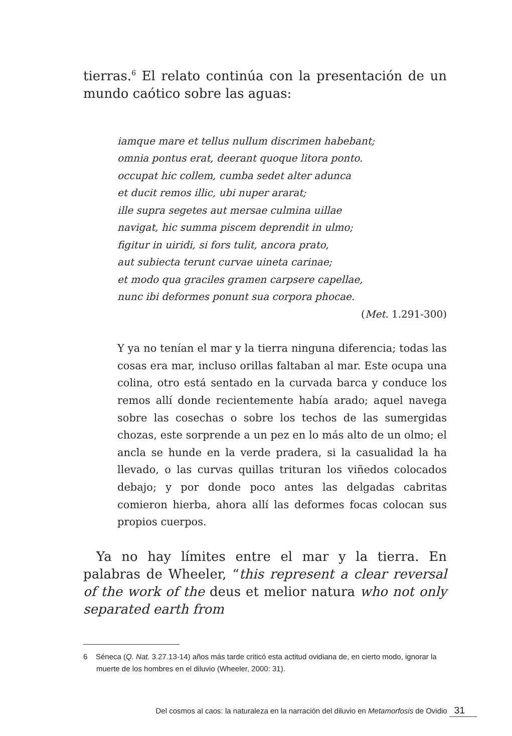tierras.<sup>6</sup> El relato continúa con la presentación de un mundo caótico sobre las aguas:
iamque mare et tellus nullum discrimen habebant;
omnia pontus erat, deerant quoque litora ponto.
occupat hic collem, cumba sedet alter adunca
et ducit remos illic, ubi nuper ararat;
ille supra segetes aut mersae culmina uillae
navigat, hic summa piscem deprendit in ulmo;
figitur in uiridi, si fors tulit, ancora prato,
aut subiecta terunt curvae uineta carinae;
et modo qua graciles gramen carpsere capellae,
nunc ibi deformes ponunt sua corpora phocae.
(Met. 1.291-300)
Y ya no tenían el mar y la tierra ninguna diferencia; todas las cosas era mar, incluso orillas faltaban al mar. Este ocupa una colina, otro está sentado en la curvada barca y conduce los remos allí donde recientemente había arado; aquel navega sobre las cosechas o sobre los techos de las sumergidas chozas, este sorprende a un pez en lo más alto de un olmo; el ancla se hunde en la verde pradera, si la casualidad la ha llevado, o las curvas quillas trituran los viñedos colocados debajo; y por donde poco antes las delgadas cabritas comieron hierba, ahora allí las deformes focas colocan sus propios cuerpos.
Ya no hay límites entre el mar y la tierra. En palabras de Wheeler, “this represent a clear reversal of the work of the deus et melior natura who not only separated earth from
6 Séneca (Q. Nat. 3.27.13-14) años más tarde criticó esta actitud ovidiana de, en cierto modo, ignorar la muerte de los hombres en el diluvio (Wheeler, 2000: 31).
Del cosmos al caos: la naturaleza en la narración del diluvio en Metamorfosis de Ovidio 31